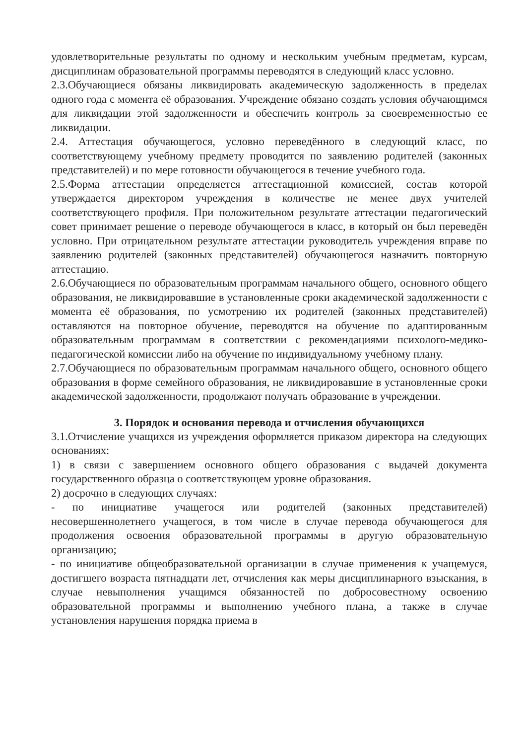удовлетворительные результаты по одному и нескольким учебным предметам, курсам, дисциплинам образовательной программы переводятся в следующий класс условно.
2.3.Обучающиеся обязаны ликвидировать академическую задолженность в пределах одного года с момента её образования. Учреждение обязано создать условия обучающимся для ликвидации этой задолженности и обеспечить контроль за своевременностью ее ликвидации.
2.4. Аттестация обучающегося, условно переведённого в следующий класс, по соответствующему учебному предмету проводится по заявлению родителей (законных представителей) и по мере готовности обучающегося в течение учебного года.
2.5.Форма аттестации определяется аттестационной комиссией, состав которой утверждается директором учреждения в количестве не менее двух учителей соответствующего профиля. При положительном результате аттестации педагогический совет принимает решение о переводе обучающегося в класс, в который он был переведён условно. При отрицательном результате аттестации руководитель учреждения вправе по заявлению родителей (законных представителей) обучающегося назначить повторную аттестацию.
2.6.Обучающиеся по образовательным программам начального общего, основного общего образования, не ликвидировавшие в установленные сроки академической задолженности с момента её образования, по усмотрению их родителей (законных представителей) оставляются на повторное обучение, переводятся на обучение по адаптированным образовательным программам в соответствии с рекомендациями психолого-медико-педагогической комиссии либо на обучение по индивидуальному учебному плану.
2.7.Обучающиеся по образовательным программам начального общего, основного общего образования в форме семейного образования, не ликвидировавшие в установленные сроки академической задолженности, продолжают получать образование в учреждении.
3. Порядок и основания перевода и отчисления обучающихся
3.1.Отчисление учащихся из учреждения оформляется приказом директора на следующих основаниях:
1) в связи с завершением основного общего образования с выдачей документа государственного образца о соответствующем уровне образования.
2) досрочно в следующих случаях:
- по инициативе учащегося или родителей (законных представителей) несовершеннолетнего учащегося, в том числе в случае перевода обучающегося для продолжения освоения образовательной программы в другую образовательную организацию;
- по инициативе общеобразовательной организации в случае применения к учащемуся, достигшего возраста пятнадцати лет, отчисления как меры дисциплинарного взыскания, в случае невыполнения учащимся обязанностей по добросовестному освоению образовательной программы и выполнению учебного плана, а также в случае установления нарушения порядка приема в